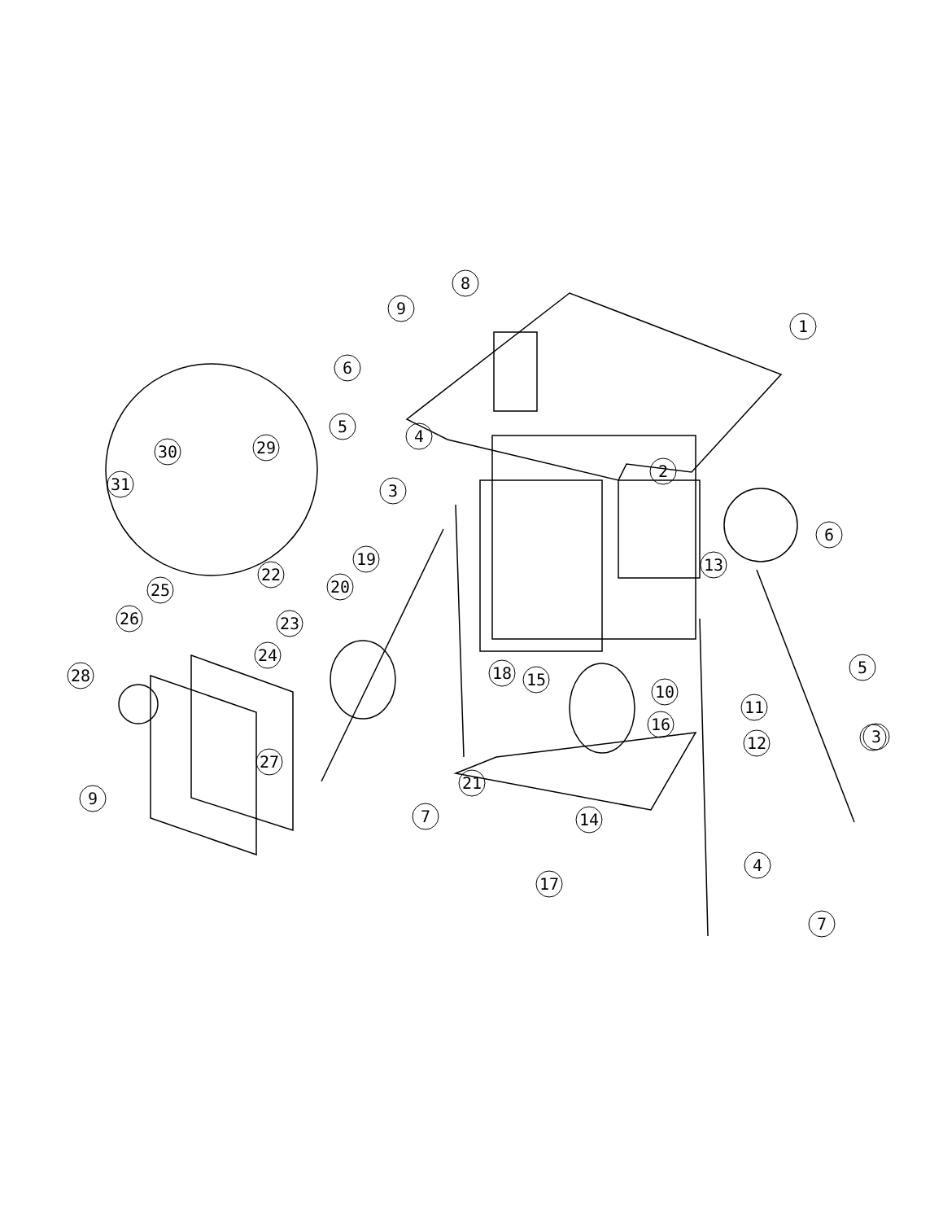1 2 3 4 5 6 7 8 9 10 11 12 13 14 15 16 17 18 19 20 21 22 23 24 25 26 27 28 29 30 31
8
9
6
1
5
4
2
3
6
30
29
31
13
19
20
22
25
23
26
24
18
5
28
15
10
11
16
12
3
27
21
7
9
14
4
17
7